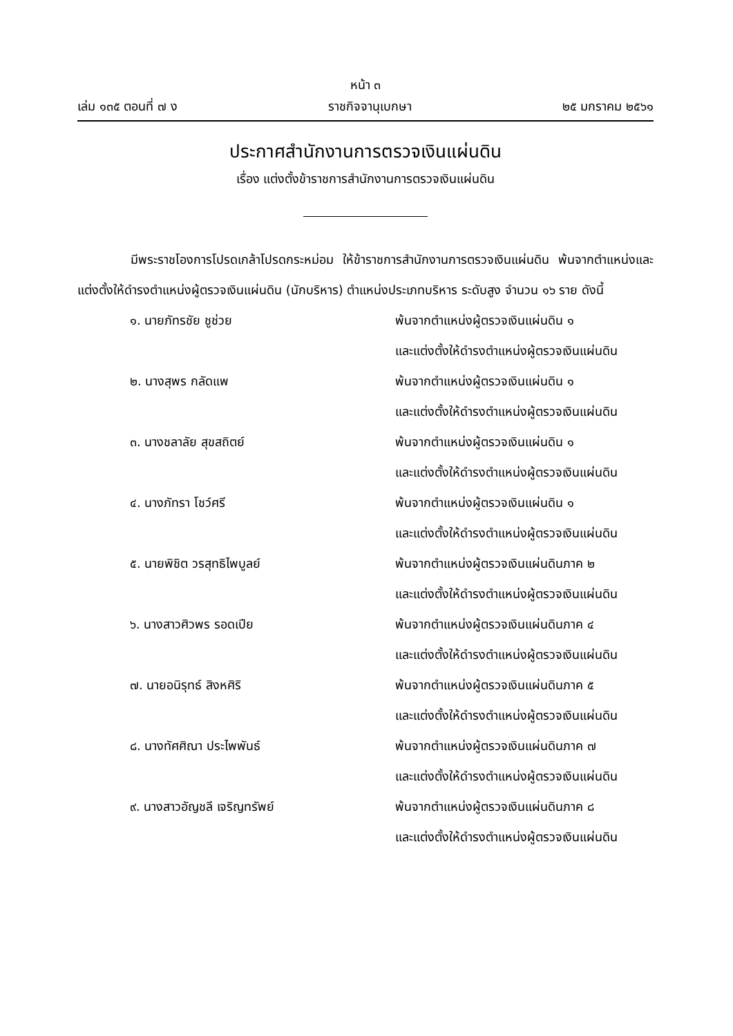หน้า ๓
เล่ม ๑๓๕ ตอนที่ ๗ ง ราชกิจจานุเบกษา ๒๕ มกราคม ๒๕๖๑
ประกาศสำนักงานการตรวจเงินแผ่นดิน
เรื่อง แต่งตั้งข้าราชการสำนักงานการตรวจเงินแผ่นดิน
มีพระราชโองการโปรดเกล้าโปรดกระหม่อม ให้ข้าราชการสำนักงานการตรวจเงินแผ่นดิน พ้นจากตำแหน่งและแต่งตั้งให้ดำรงตำแหน่งผู้ตรวจเงินแผ่นดิน (นักบริหาร) ตำแหน่งประเภทบริหาร ระดับสูง จำนวน ๑๖ ราย ดังนี้
| ๑. นายภัทรชัย ชูช่วย | พ้นจากตำแหน่งผู้ตรวจเงินแผ่นดิน ๑ และแต่งตั้งให้ดำรงตำแหน่งผู้ตรวจเงินแผ่นดิน |
| ๒. นางสุพร กลัดแพ | พ้นจากตำแหน่งผู้ตรวจเงินแผ่นดิน ๑ และแต่งตั้งให้ดำรงตำแหน่งผู้ตรวจเงินแผ่นดิน |
| ๓. นางชลาลัย สุขสถิตย์ | พ้นจากตำแหน่งผู้ตรวจเงินแผ่นดิน ๑ และแต่งตั้งให้ดำรงตำแหน่งผู้ตรวจเงินแผ่นดิน |
| ๔. นางภัทรา โชว์ศรี | พ้นจากตำแหน่งผู้ตรวจเงินแผ่นดิน ๑ และแต่งตั้งให้ดำรงตำแหน่งผู้ตรวจเงินแผ่นดิน |
| ๕. นายพิชิต วรสุทธิไพบูลย์ | พ้นจากตำแหน่งผู้ตรวจเงินแผ่นดินภาค ๒ และแต่งตั้งให้ดำรงตำแหน่งผู้ตรวจเงินแผ่นดิน |
| ๖. นางสาวศิวพร รอดเปีย | พ้นจากตำแหน่งผู้ตรวจเงินแผ่นดินภาค ๔ และแต่งตั้งให้ดำรงตำแหน่งผู้ตรวจเงินแผ่นดิน |
| ๗. นายอนิรุทธ์ สิงหศิริ | พ้นจากตำแหน่งผู้ตรวจเงินแผ่นดินภาค ๕ และแต่งตั้งให้ดำรงตำแหน่งผู้ตรวจเงินแผ่นดิน |
| ๘. นางทัศศิณา ประไพพันธ์ | พ้นจากตำแหน่งผู้ตรวจเงินแผ่นดินภาค ๗ และแต่งตั้งให้ดำรงตำแหน่งผู้ตรวจเงินแผ่นดิน |
| ๙. นางสาวอัญชลี เจริญทรัพย์ | พ้นจากตำแหน่งผู้ตรวจเงินแผ่นดินภาค ๘ และแต่งตั้งให้ดำรงตำแหน่งผู้ตรวจเงินแผ่นดิน |